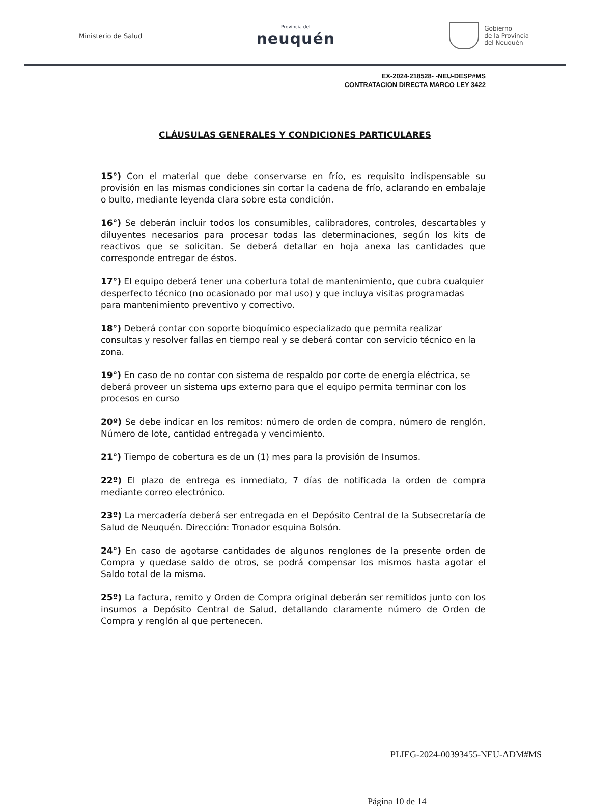Ministerio de Salud
Provincia del
neuquén
Gobierno
de la Provincia
del Neuquén
EX-2024-218528- -NEU-DESP#MS
CONTRATACION DIRECTA MARCO LEY 3422
CLÁUSULAS GENERALES Y CONDICIONES PARTICULARES
15°) Con el material que debe conservarse en frío, es requisito indispensable su provisión en las mismas condiciones sin cortar la cadena de frío, aclarando en embalaje o bulto, mediante leyenda clara sobre esta condición.
16°) Se deberán incluir todos los consumibles, calibradores, controles, descartables y diluyentes necesarios para procesar todas las determinaciones, según los kits de reactivos que se solicitan. Se deberá detallar en hoja anexa las cantidades que corresponde entregar de éstos.
17°) El equipo deberá tener una cobertura total de mantenimiento, que cubra cualquier desperfecto técnico (no ocasionado por mal uso) y que incluya visitas programadas para mantenimiento preventivo y correctivo.
18°) Deberá contar con soporte bioquímico especializado que permita realizar consultas y resolver fallas en tiempo real y se deberá contar con servicio técnico en la zona.
19°) En caso de no contar con sistema de respaldo por corte de energía eléctrica, se deberá proveer un sistema ups externo para que el equipo permita terminar con los procesos en curso
20º) Se debe indicar en los remitos: número de orden de compra, número de renglón, Número de lote, cantidad entregada y vencimiento.
21°) Tiempo de cobertura es de un (1) mes para la provisión de Insumos.
22º) El plazo de entrega es inmediato, 7 días de notificada la orden de compra mediante correo electrónico.
23º) La mercadería deberá ser entregada en el Depósito Central de la Subsecretaría de Salud de Neuquén. Dirección: Tronador esquina Bolsón.
24°) En caso de agotarse cantidades de algunos renglones de la presente orden de Compra y quedase saldo de otros, se podrá compensar los mismos hasta agotar el Saldo total de la misma.
25º) La factura, remito y Orden de Compra original deberán ser remitidos junto con los insumos a Depósito Central de Salud, detallando claramente número de Orden de Compra y renglón al que pertenecen.
PLIEG-2024-00393455-NEU-ADM#MS
Página 10 de 14